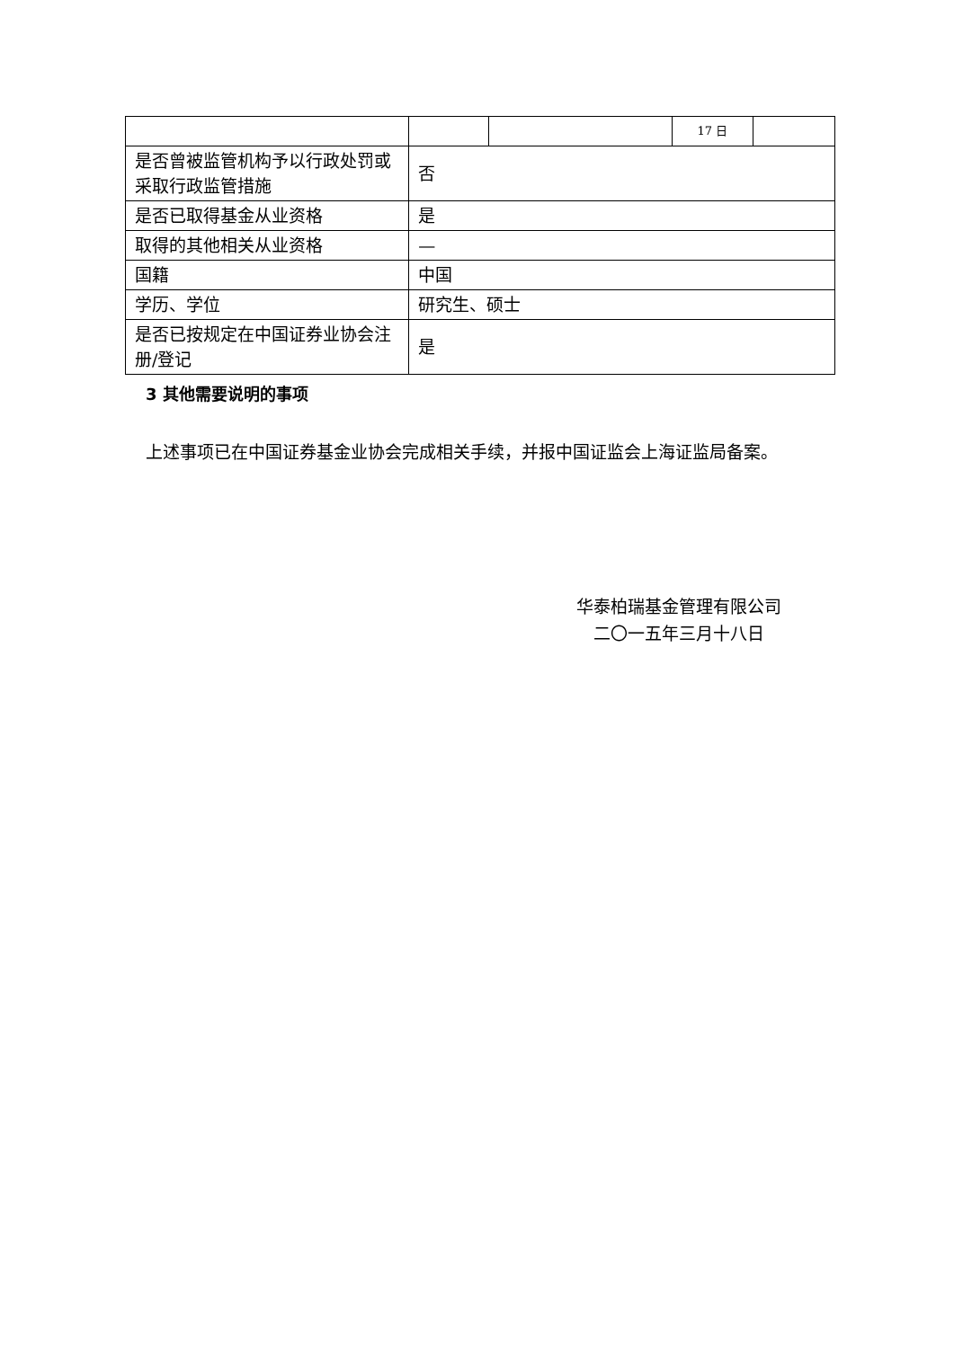| | | | 17 日 | |
| 是否曾被监管机构予以行政处罚或采取行政监管措施 | 否 | | | |
| 是否已取得基金从业资格 | 是 | | | |
| 取得的其他相关从业资格 | — | | | |
| 国籍 | 中国 | | | |
| 学历、学位 | 研究生、硕士 | | | |
| 是否已按规定在中国证券业协会注册/登记 | 是 | | | |
3 其他需要说明的事项
上述事项已在中国证券基金业协会完成相关手续，并报中国证监会上海证监局备案。
华泰柏瑞基金管理有限公司
二〇一五年三月十八日